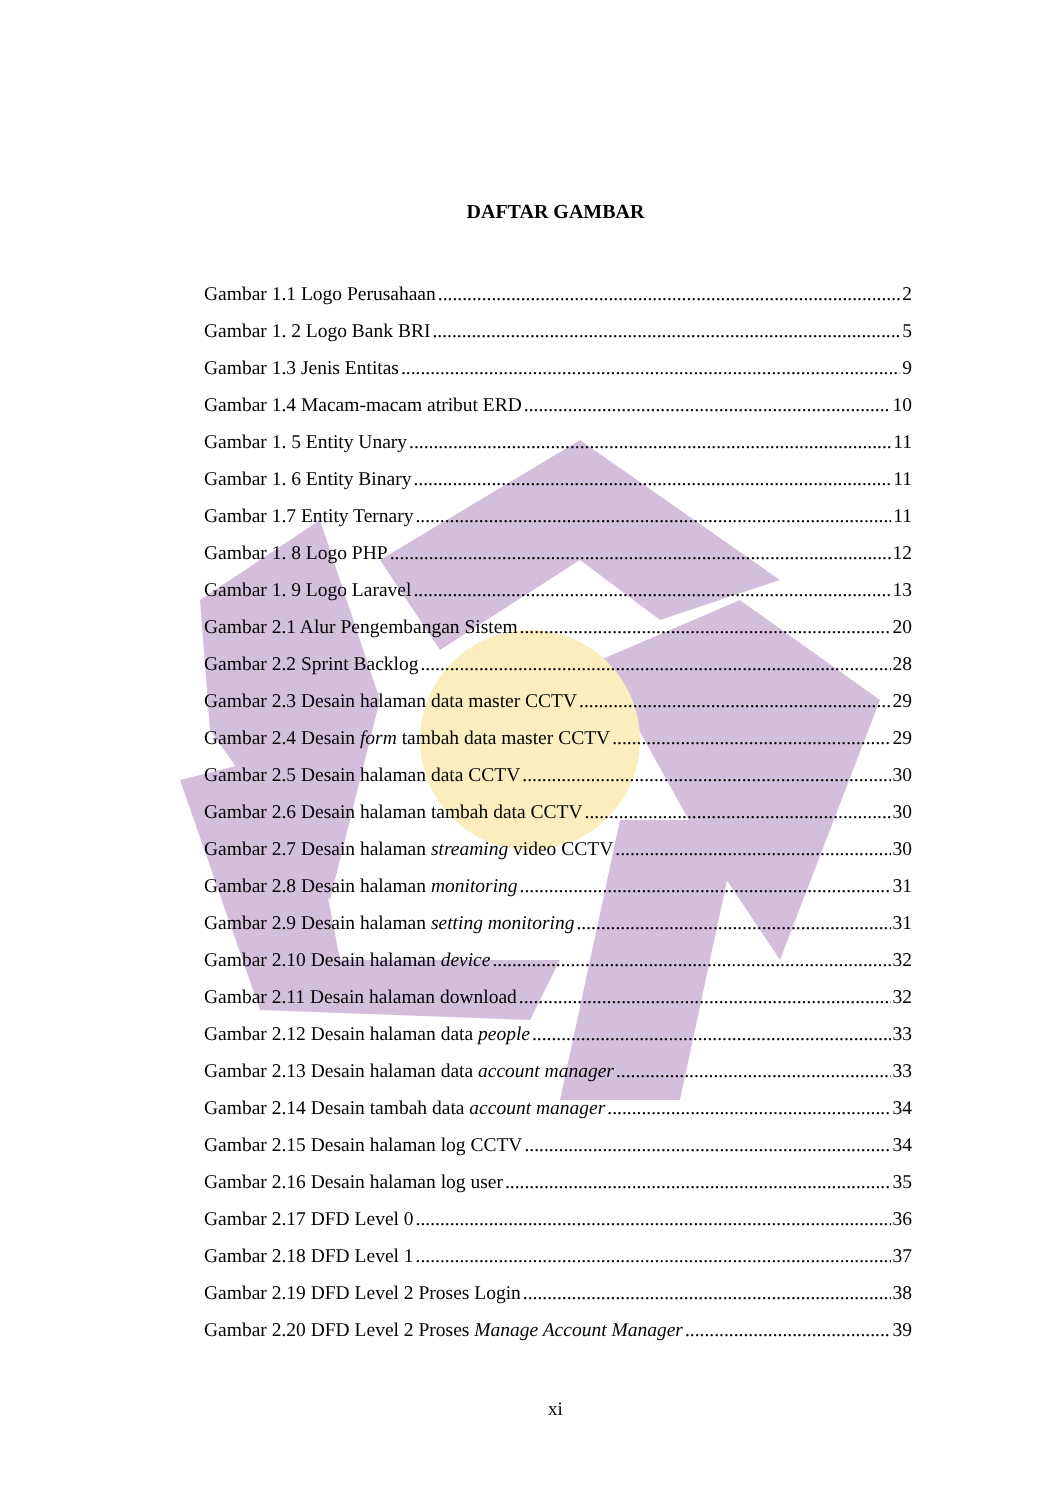DAFTAR GAMBAR
Gambar 1.1 Logo Perusahaan 2
Gambar 1. 2 Logo Bank BRI 5
Gambar 1.3 Jenis Entitas 9
Gambar 1.4 Macam-macam atribut ERD 10
Gambar 1. 5 Entity Unary 11
Gambar 1. 6 Entity Binary 11
Gambar 1.7 Entity Ternary 11
Gambar 1. 8 Logo PHP 12
Gambar 1. 9 Logo Laravel 13
Gambar 2.1 Alur Pengembangan Sistem 20
Gambar 2.2 Sprint Backlog 28
Gambar 2.3 Desain halaman data master CCTV 29
Gambar 2.4 Desain form tambah data master CCTV 29
Gambar 2.5 Desain halaman data CCTV 30
Gambar 2.6 Desain halaman tambah data CCTV 30
Gambar 2.7 Desain halaman streaming video CCTV 30
Gambar 2.8 Desain halaman monitoring 31
Gambar 2.9 Desain halaman setting monitoring 31
Gambar 2.10 Desain halaman device 32
Gambar 2.11 Desain halaman download 32
Gambar 2.12 Desain halaman data people 33
Gambar 2.13 Desain halaman data account manager 33
Gambar 2.14 Desain tambah data account manager 34
Gambar 2.15 Desain halaman log CCTV 34
Gambar 2.16 Desain halaman log user 35
Gambar 2.17 DFD Level 0 36
Gambar 2.18 DFD Level 1 37
Gambar 2.19 DFD Level 2 Proses Login 38
Gambar 2.20 DFD Level 2 Proses Manage Account Manager 39
xi